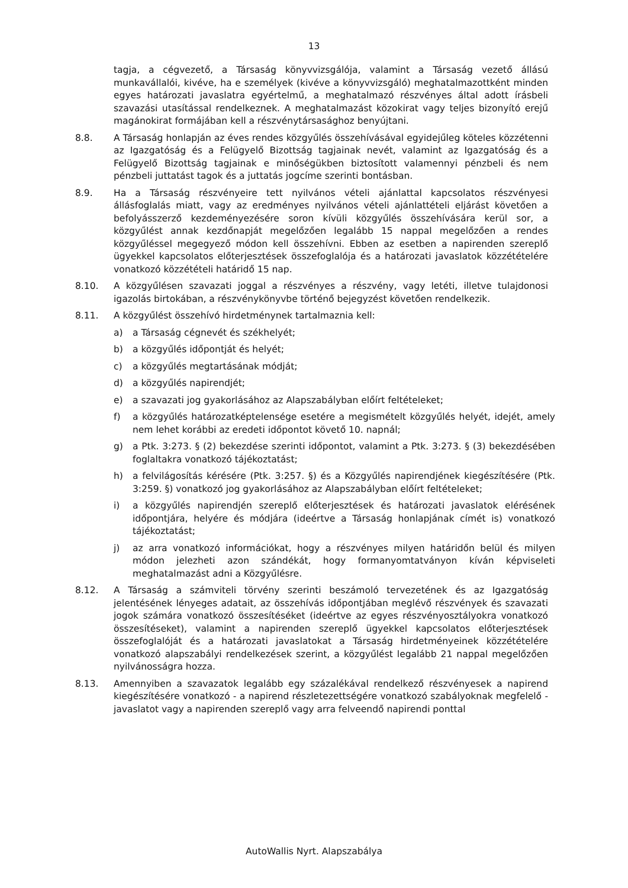13
tagja, a cégvezető, a Társaság könyvvizsgálója, valamint a Társaság vezető állású munkavállalói, kivéve, ha e személyek (kivéve a könyvvizsgáló) meghatalmazottként minden egyes határozati javaslatra egyértelmű, a meghatalmazó részvényes által adott írásbeli szavazási utasítással rendelkeznek. A meghatalmazást közokirat vagy teljes bizonyító erejű magánokirat formájában kell a részvénytársasághoz benyújtani.
8.8. A Társaság honlapján az éves rendes közgyűlés összehívásával egyidejűleg köteles közzétenni az Igazgatóság és a Felügyelő Bizottság tagjainak nevét, valamint az Igazgatóság és a Felügyelő Bizottság tagjainak e minőségükben biztosított valamennyi pénzbeli és nem pénzbeli juttatást tagok és a juttatás jogcíme szerinti bontásban.
8.9. Ha a Társaság részvényeire tett nyilvános vételi ajánlattal kapcsolatos részvényesi állásfoglalás miatt, vagy az eredményes nyilvános vételi ajánlattételi eljárást követően a befolyásszerző kezdeményezésére soron kívüli közgyűlés összehívására kerül sor, a közgyűlést annak kezdőnapját megelőzően legalább 15 nappal megelőzően a rendes közgyűléssel megegyező módon kell összehívni. Ebben az esetben a napirenden szereplő ügyekkel kapcsolatos előterjesztések összefoglalója és a határozati javaslatok közzétételére vonatkozó közzétételi határidő 15 nap.
8.10. A közgyűlésen szavazati joggal a részvényes a részvény, vagy letéti, illetve tulajdonosi igazolás birtokában, a részvénykönyvbe történő bejegyzést követően rendelkezik.
8.11. A közgyűlést összehívó hirdetménynek tartalmaznia kell:
a) a Társaság cégnevét és székhelyét;
b) a közgyűlés időpontját és helyét;
c) a közgyűlés megtartásának módját;
d) a közgyűlés napirendjét;
e) a szavazati jog gyakorlásához az Alapszabályban előírt feltételeket;
f) a közgyűlés határozatképtelensége esetére a megismételt közgyűlés helyét, idejét, amely nem lehet korábbi az eredeti időpontot követő 10. napnál;
g) a Ptk. 3:273. § (2) bekezdése szerinti időpontot, valamint a Ptk. 3:273. § (3) bekezdésében foglaltakra vonatkozó tájékoztatást;
h) a felvilágosítás kérésére (Ptk. 3:257. §) és a Közgyűlés napirendjének kiegészítésére (Ptk. 3:259. §) vonatkozó jog gyakorlásához az Alapszabályban előírt feltételeket;
i) a közgyűlés napirendjén szereplő előterjesztések és határozati javaslatok elérésének időpontjára, helyére és módjára (ideértve a Társaság honlapjának címét is) vonatkozó tájékoztatást;
j) az arra vonatkozó információkat, hogy a részvényes milyen határidőn belül és milyen módon jelezheti azon szándékát, hogy formanyomtatványon kíván képviseleti meghatalmazást adni a Közgyűlésre.
8.12. A Társaság a számviteli törvény szerinti beszámoló tervezetének és az Igazgatóság jelentésének lényeges adatait, az összehívás időpontjában meglévő részvények és szavazati jogok számára vonatkozó összesítéséket (ideértve az egyes részvényosztályokra vonatkozó összesítéseket), valamint a napirenden szereplő ügyekkel kapcsolatos előterjesztések összefoglalóját és a határozati javaslatokat a Társaság hirdetményeinek közzétételére vonatkozó alapszabályi rendelkezések szerint, a közgyűlést legalább 21 nappal megelőzően nyilvánosságra hozza.
8.13. Amennyiben a szavazatok legalább egy százalékával rendelkező részvényesek a napirend kiegészítésére vonatkozó - a napirend részletezettségére vonatkozó szabályoknak megfelelő - javaslatot vagy a napirenden szereplő vagy arra felveendő napirendi ponttal
AutoWallis Nyrt. Alapszabálya